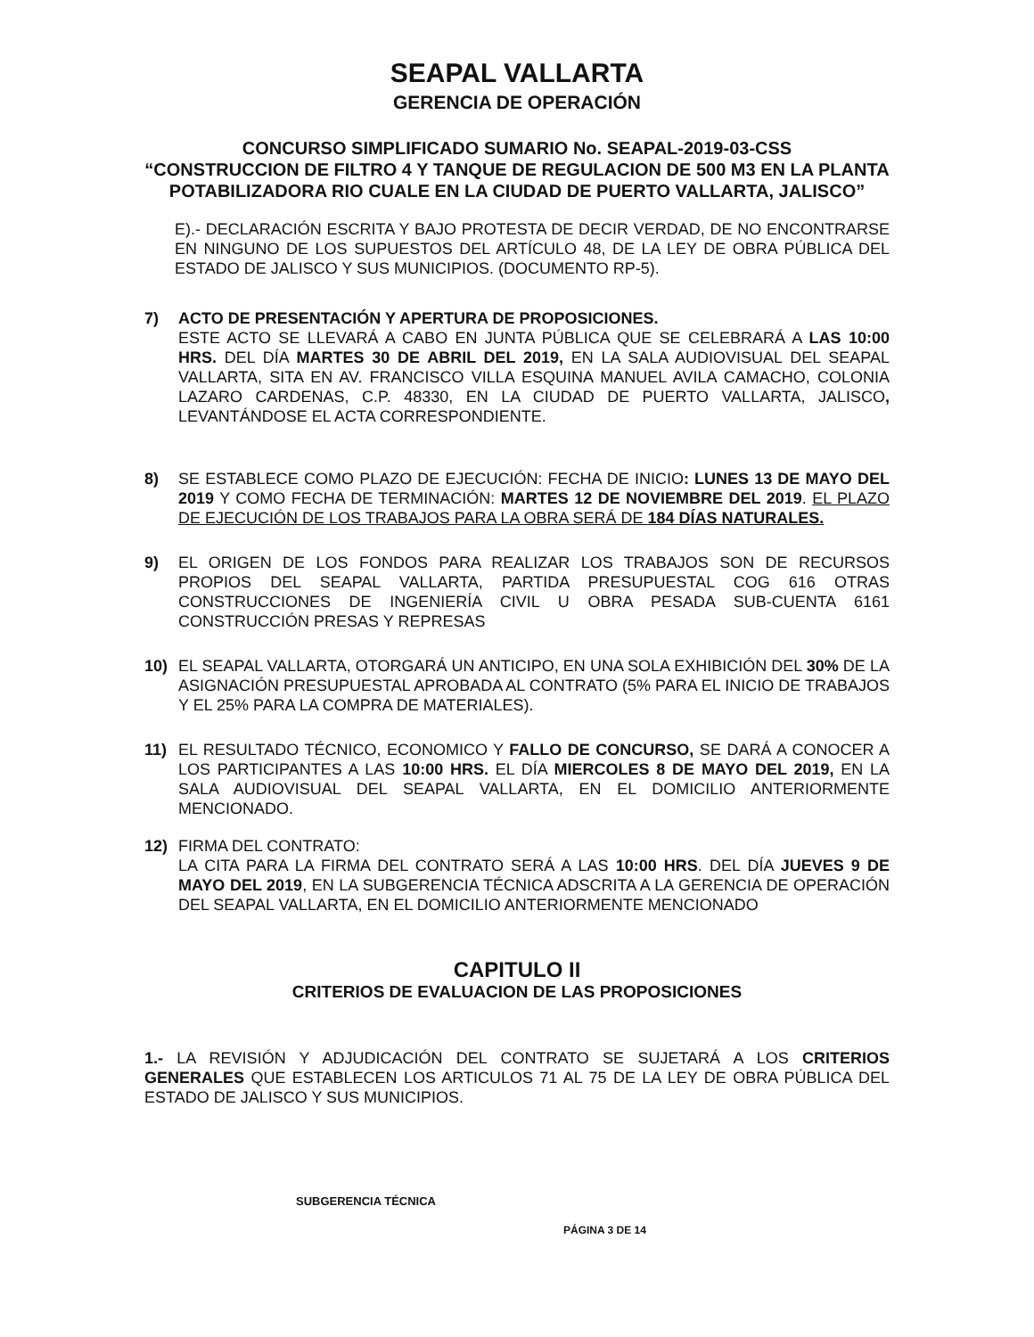SEAPAL VALLARTA
GERENCIA DE OPERACIÓN
CONCURSO SIMPLIFICADO SUMARIO No. SEAPAL-2019-03-CSS
“CONSTRUCCION DE FILTRO 4 Y TANQUE DE REGULACION DE 500 M3 EN LA PLANTA POTABILIZADORA RIO CUALE EN LA CIUDAD DE PUERTO VALLARTA, JALISCO”
E).- DECLARACIÓN ESCRITA Y BAJO PROTESTA DE DECIR VERDAD, DE NO ENCONTRARSE EN NINGUNO DE LOS SUPUESTOS DEL ARTÍCULO 48, DE LA LEY DE OBRA PÚBLICA DEL ESTADO DE JALISCO Y SUS MUNICIPIOS. (DOCUMENTO RP-5).
7) ACTO DE PRESENTACIÓN Y APERTURA DE PROPOSICIONES.
ESTE ACTO SE LLEVARÁ A CABO EN JUNTA PÚBLICA QUE SE CELEBRARÁ A LAS 10:00 HRS. DEL DÍA MARTES 30 DE ABRIL DEL 2019, EN LA SALA AUDIOVISUAL DEL SEAPAL VALLARTA, SITA EN AV. FRANCISCO VILLA ESQUINA MANUEL AVILA CAMACHO, COLONIA LAZARO CARDENAS, C.P. 48330, EN LA CIUDAD DE PUERTO VALLARTA, JALISCO, LEVANTÁNDOSE EL ACTA CORRESPONDIENTE.
8) SE ESTABLECE COMO PLAZO DE EJECUCIÓN: FECHA DE INICIO: LUNES 13 DE MAYO DEL 2019 Y COMO FECHA DE TERMINACIÓN: MARTES 12 DE NOVIEMBRE DEL 2019. EL PLAZO DE EJECUCIÓN DE LOS TRABAJOS PARA LA OBRA SERÁ DE 184 DÍAS NATURALES.
9) EL ORIGEN DE LOS FONDOS PARA REALIZAR LOS TRABAJOS SON DE RECURSOS PROPIOS DEL SEAPAL VALLARTA, PARTIDA PRESUPUESTAL COG 616 OTRAS CONSTRUCCIONES DE INGENIERÍA CIVIL U OBRA PESADA SUB-CUENTA 6161 CONSTRUCCIÓN PRESAS Y REPRESAS
10) EL SEAPAL VALLARTA, OTORGARÁ UN ANTICIPO, EN UNA SOLA EXHIBICIÓN DEL 30% DE LA ASIGNACIÓN PRESUPUESTAL APROBADA AL CONTRATO (5% PARA EL INICIO DE TRABAJOS Y EL 25% PARA LA COMPRA DE MATERIALES).
11) EL RESULTADO TÉCNICO, ECONOMICO Y FALLO DE CONCURSO, SE DARÁ A CONOCER A LOS PARTICIPANTES A LAS 10:00 HRS. EL DÍA MIERCOLES 8 DE MAYO DEL 2019, EN LA SALA AUDIOVISUAL DEL SEAPAL VALLARTA, EN EL DOMICILIO ANTERIORMENTE MENCIONADO.
12) FIRMA DEL CONTRATO:
LA CITA PARA LA FIRMA DEL CONTRATO SERÁ A LAS 10:00 HRS. DEL DÍA JUEVES 9 DE MAYO DEL 2019, EN LA SUBGERENCIA TÉCNICA ADSCRITA A LA GERENCIA DE OPERACIÓN DEL SEAPAL VALLARTA, EN EL DOMICILIO ANTERIORMENTE MENCIONADO
CAPITULO II
CRITERIOS DE EVALUACION DE LAS PROPOSICIONES
1.- LA REVISIÓN Y ADJUDICACIÓN DEL CONTRATO SE SUJETARÁ A LOS CRITERIOS GENERALES QUE ESTABLECEN LOS ARTICULOS 71 AL 75 DE LA LEY DE OBRA PÚBLICA DEL ESTADO DE JALISCO Y SUS MUNICIPIOS.
SUBGERENCIA TÉCNICA
PÁGINA 3 DE 14